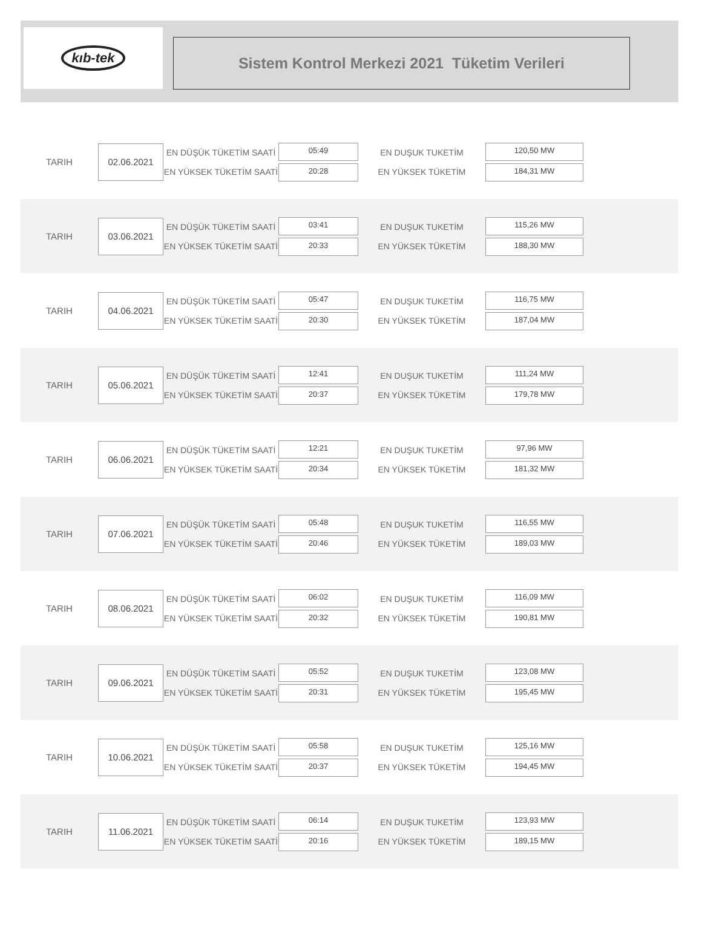kıb-tek
Sistem Kontrol Merkezi 2021 Tüketim Verileri
TARIH
02.06.2021
EN DÜŞÜK TÜKETİM SAATİ
EN YÜKSEK TÜKETİM SAATİ
05:49
20:28
EN DUŞUK TUKETİM
EN YÜKSEK TÜKETİM
120,50 MW
184,31 MW
TARIH
03.06.2021
EN DÜŞÜK TÜKETİM SAATİ
EN YÜKSEK TÜKETİM SAATİ
03:41
20:33
EN DUŞUK TUKETİM
EN YÜKSEK TÜKETİM
115,26 MW
188,30 MW
TARIH
04.06.2021
EN DÜŞÜK TÜKETİM SAATİ
EN YÜKSEK TÜKETİM SAATİ
05:47
20:30
EN DUŞUK TUKETİM
EN YÜKSEK TÜKETİM
116,75 MW
187,04 MW
TARIH
05.06.2021
EN DÜŞÜK TÜKETİM SAATİ
EN YÜKSEK TÜKETİM SAATİ
12:41
20:37
EN DUŞUK TUKETİM
EN YÜKSEK TÜKETİM
111,24 MW
179,78 MW
TARIH
06.06.2021
EN DÜŞÜK TÜKETİM SAATİ
EN YÜKSEK TÜKETİM SAATİ
12:21
20:34
EN DUŞUK TUKETİM
EN YÜKSEK TÜKETİM
97,96 MW
181,32 MW
TARIH
07.06.2021
EN DÜŞÜK TÜKETİM SAATİ
EN YÜKSEK TÜKETİM SAATİ
05:48
20:46
EN DUŞUK TUKETİM
EN YÜKSEK TÜKETİM
116,55 MW
189,03 MW
TARIH
08.06.2021
EN DÜŞÜK TÜKETİM SAATİ
EN YÜKSEK TÜKETİM SAATİ
06:02
20:32
EN DUŞUK TUKETİM
EN YÜKSEK TÜKETİM
116,09 MW
190,81 MW
TARIH
09.06.2021
EN DÜŞÜK TÜKETİM SAATİ
EN YÜKSEK TÜKETİM SAATİ
05:52
20:31
EN DUŞUK TUKETİM
EN YÜKSEK TÜKETİM
123,08 MW
195,45 MW
TARIH
10.06.2021
EN DÜŞÜK TÜKETİM SAATİ
EN YÜKSEK TÜKETİM SAATİ
05:58
20:37
EN DUŞUK TUKETİM
EN YÜKSEK TÜKETİM
125,16 MW
194,45 MW
TARIH
11.06.2021
EN DÜŞÜK TÜKETİM SAATİ
EN YÜKSEK TÜKETİM SAATİ
06:14
20:16
EN DUŞUK TUKETİM
EN YÜKSEK TÜKETİM
123,93 MW
189,15 MW